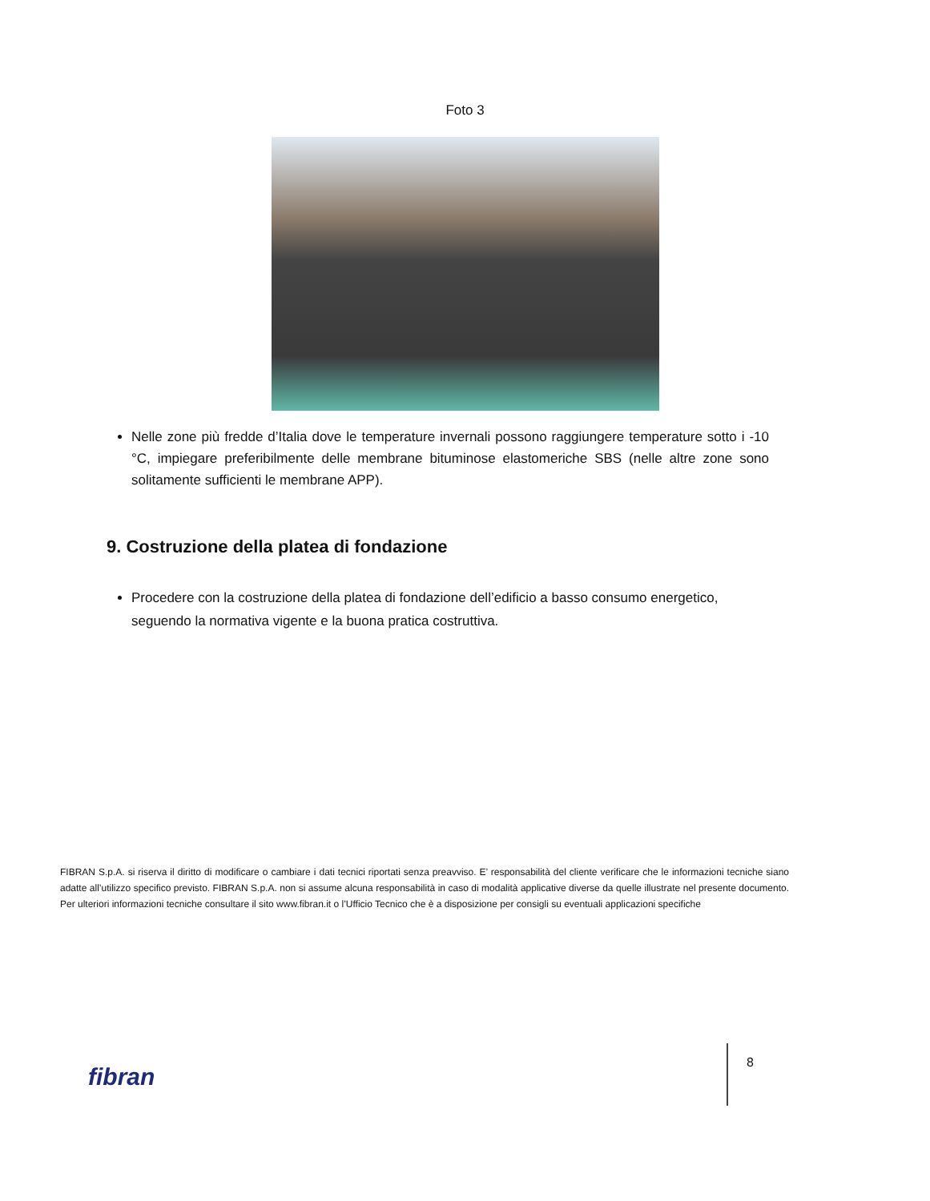Foto 3
Nelle zone più fredde d’Italia dove le temperature invernali possono raggiungere temperature sotto i -10 °C, impiegare preferibilmente delle membrane bituminose elastomeriche SBS (nelle altre zone sono solitamente sufficienti le membrane APP).
9. Costruzione della platea di fondazione
Procedere con la costruzione della platea di fondazione dell’edificio a basso consumo energetico, seguendo la normativa vigente e la buona pratica costruttiva.
FIBRAN S.p.A. si riserva il diritto di modificare o cambiare i dati tecnici riportati senza preavviso. E’ responsabilità del cliente verificare che le informazioni tecniche siano adatte all’utilizzo specifico previsto. FIBRAN S.p.A. non si assume alcuna responsabilità in caso di modalità applicative diverse da quelle illustrate nel presente documento. Per ulteriori informazioni tecniche consultare il sito www.fibran.it o l’Ufficio Tecnico che è a disposizione per consigli su eventuali applicazioni specifiche
fibran
8